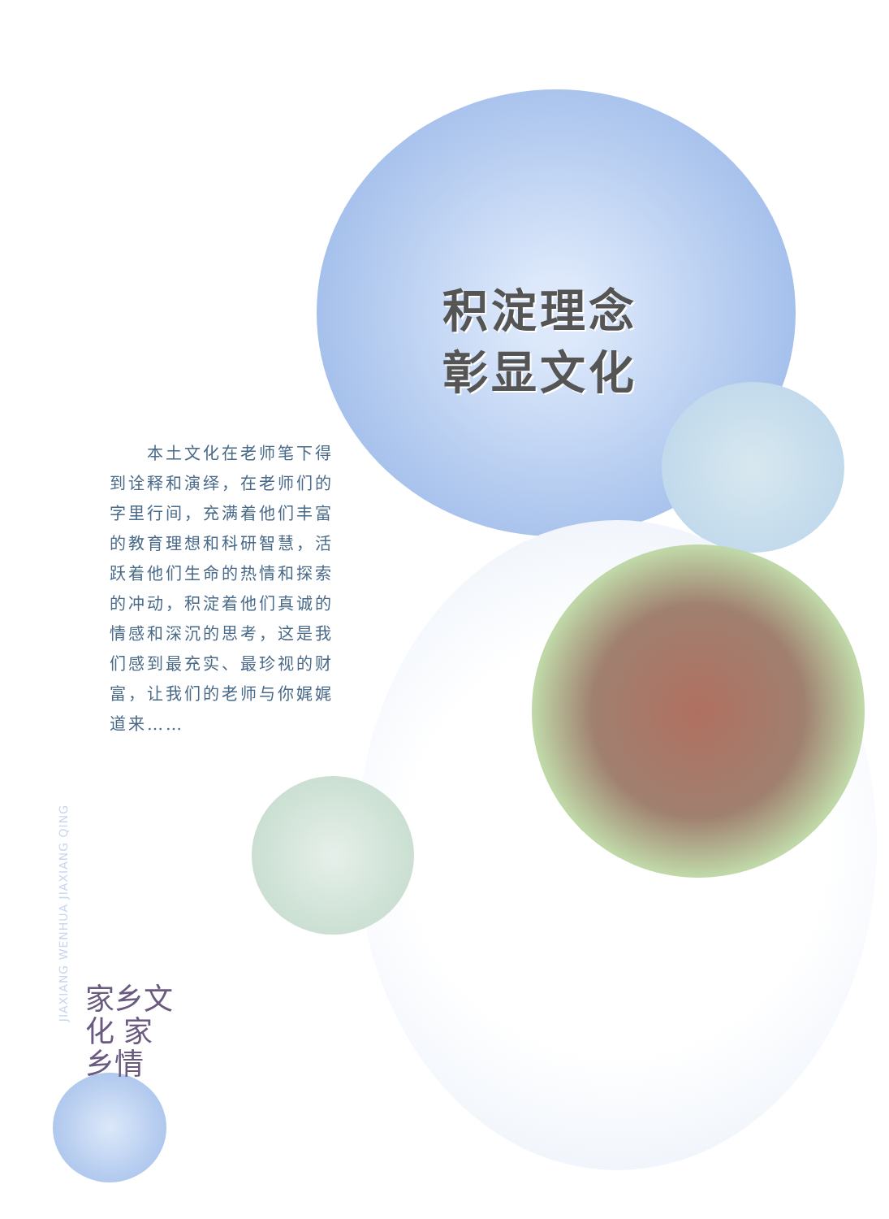积淀理念
彰显文化
　　本土文化在老师笔下得到诠释和演绎，在老师们的字里行间，充满着他们丰富的教育理想和科研智慧，活跃着他们生命的热情和探索的冲动，积淀着他们真诚的情感和深沉的思考，这是我们感到最充实、最珍视的财富，让我们的老师与你娓娓道来……
JIAXIANG WENHUA JIAXIANG QING
家乡文化 家乡情